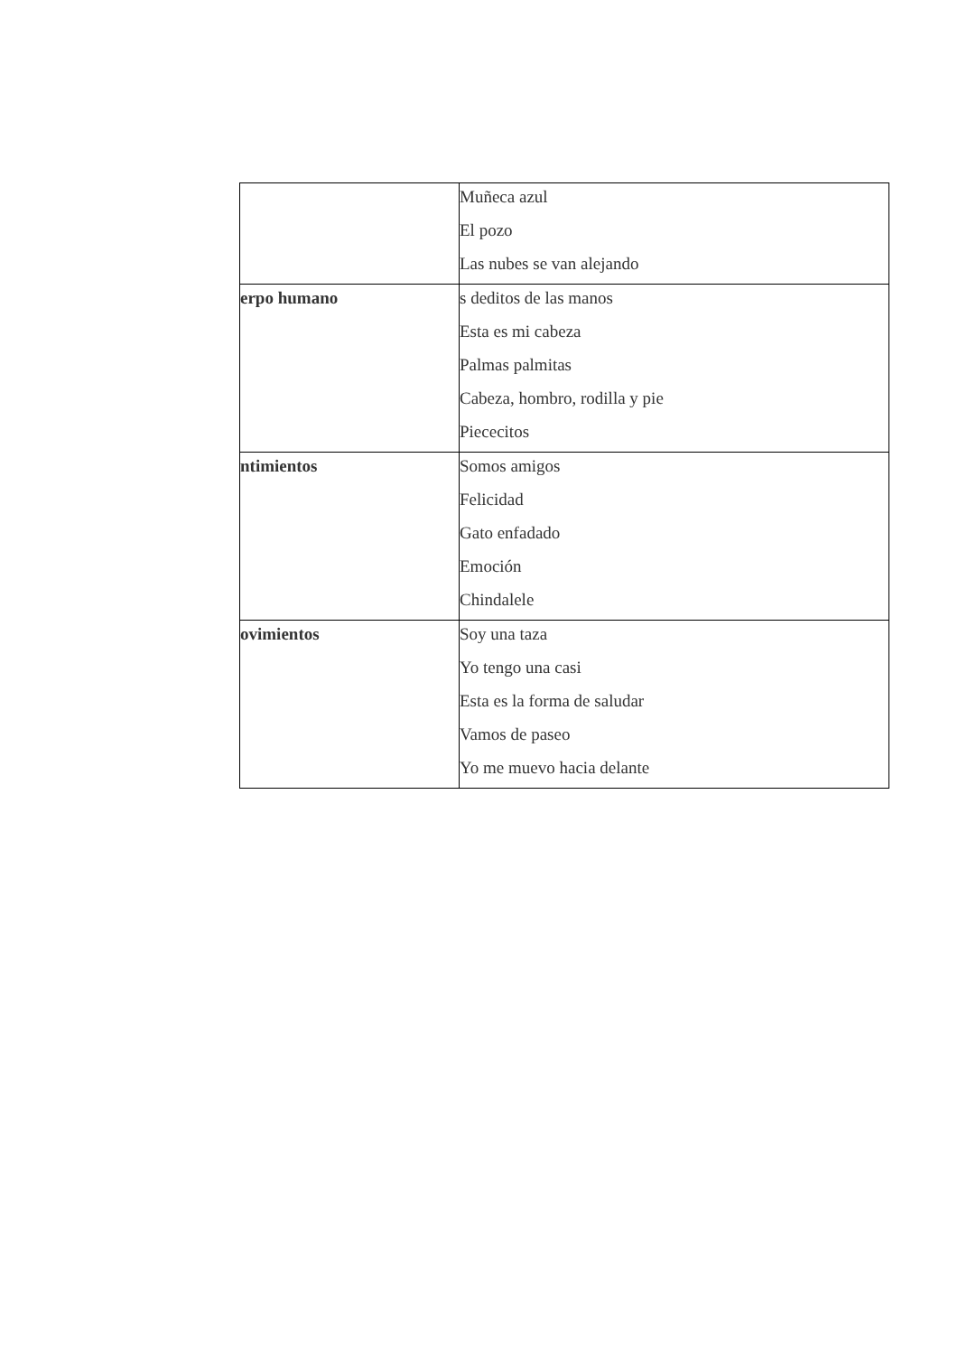| | Muñeca azul El pozo Las nubes se van alejando |
| erpo humano | s deditos de las manos Esta es mi cabeza Palmas palmitas Cabeza, hombro, rodilla y pie Piececitos |
| ntimientos | Somos amigos Felicidad Gato enfadado Emoción Chindalele |
| ovimientos | Soy una taza Yo tengo una casi Esta es la forma de saludar Vamos de paseo Yo me muevo hacia delante |